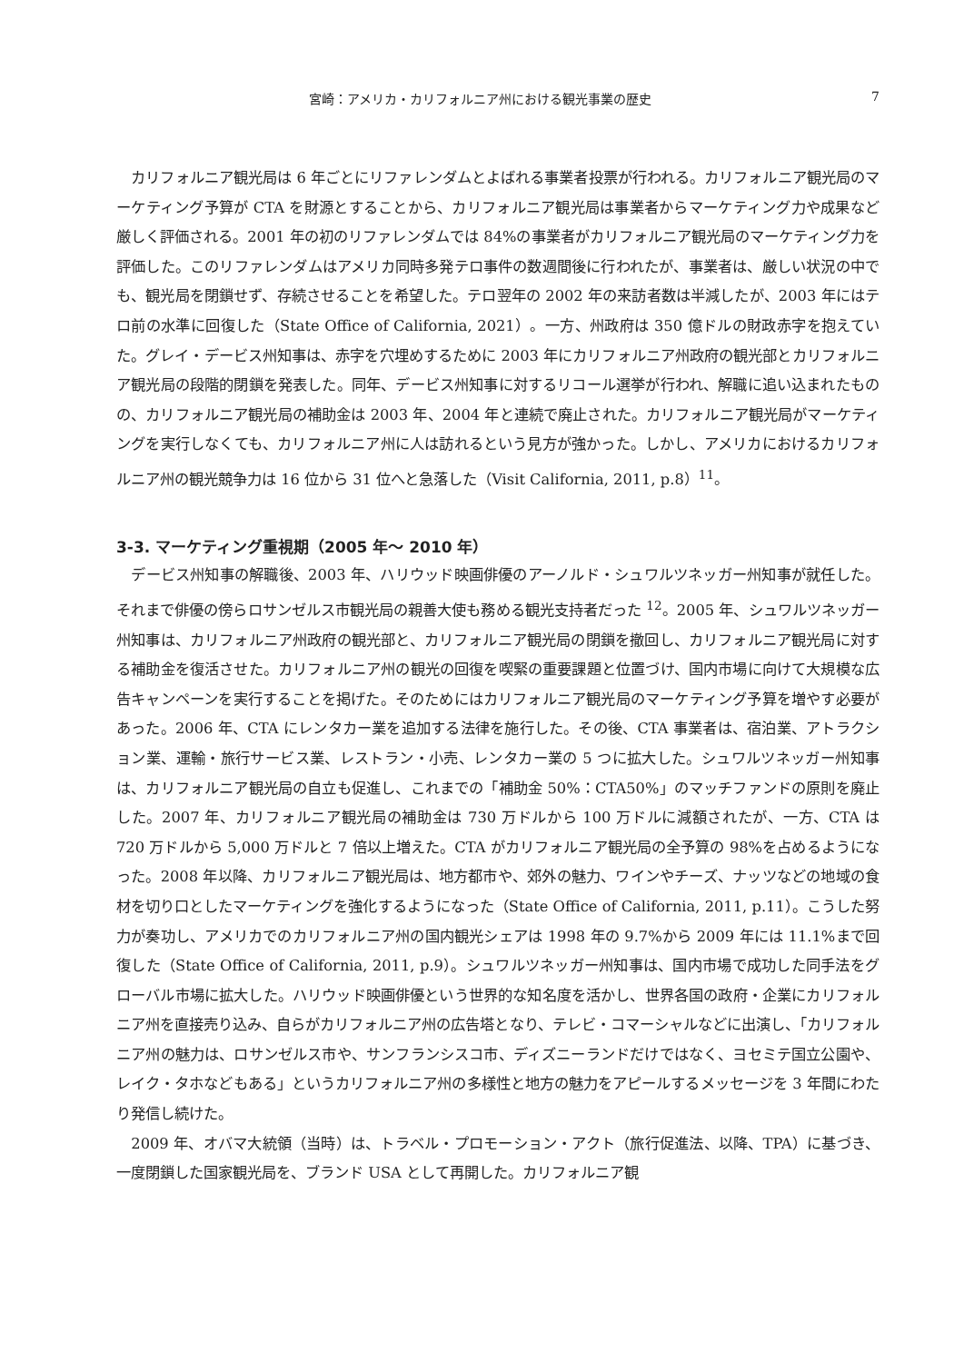宮崎：アメリカ・カリフォルニア州における観光事業の歴史 7
カリフォルニア観光局は 6 年ごとにリファレンダムとよばれる事業者投票が行われる。カリフォルニア観光局のマーケティング予算が CTA を財源とすることから、カリフォルニア観光局は事業者からマーケティング力や成果など厳しく評価される。2001 年の初のリファレンダムでは 84%の事業者がカリフォルニア観光局のマーケティング力を評価した。このリファレンダムはアメリカ同時多発テロ事件の数週間後に行われたが、事業者は、厳しい状況の中でも、観光局を閉鎖せず、存続させることを希望した。テロ翌年の 2002 年の来訪者数は半減したが、2003 年にはテロ前の水準に回復した（State Office of California, 2021）。一方、州政府は 350 億ドルの財政赤字を抱えていた。グレイ・デービス州知事は、赤字を穴埋めするために 2003 年にカリフォルニア州政府の観光部とカリフォルニア観光局の段階的閉鎖を発表した。同年、デービス州知事に対するリコール選挙が行われ、解職に追い込まれたものの、カリフォルニア観光局の補助金は 2003 年、2004 年と連続で廃止された。カリフォルニア観光局がマーケティングを実行しなくても、カリフォルニア州に人は訪れるという見方が強かった。しかし、アメリカにおけるカリフォルニア州の観光競争力は 16 位から 31 位へと急落した（Visit California, 2011, p.8）<sup>11</sup>。
3-3. マーケティング重視期（2005 年～ 2010 年）
デービス州知事の解職後、2003 年、ハリウッド映画俳優のアーノルド・シュワルツネッガー州知事が就任した。それまで俳優の傍らロサンゼルス市観光局の親善大使も務める観光支持者だった <sup>12</sup>。2005 年、シュワルツネッガー州知事は、カリフォルニア州政府の観光部と、カリフォルニア観光局の閉鎖を撤回し、カリフォルニア観光局に対する補助金を復活させた。カリフォルニア州の観光の回復を喫緊の重要課題と位置づけ、国内市場に向けて大規模な広告キャンペーンを実行することを掲げた。そのためにはカリフォルニア観光局のマーケティング予算を増やす必要があった。2006 年、CTA にレンタカー業を追加する法律を施行した。その後、CTA 事業者は、宿泊業、アトラクション業、運輸・旅行サービス業、レストラン・小売、レンタカー業の 5 つに拡大した。シュワルツネッガー州知事は、カリフォルニア観光局の自立も促進し、これまでの「補助金 50%：CTA50%」のマッチファンドの原則を廃止した。2007 年、カリフォルニア観光局の補助金は 730 万ドルから 100 万ドルに減額されたが、一方、CTA は 720 万ドルから 5,000 万ドルと 7 倍以上増えた。CTA がカリフォルニア観光局の全予算の 98%を占めるようになった。2008 年以降、カリフォルニア観光局は、地方都市や、郊外の魅力、ワインやチーズ、ナッツなどの地域の食材を切り口としたマーケティングを強化するようになった（State Office of California, 2011, p.11）。こうした努力が奏功し、アメリカでのカリフォルニア州の国内観光シェアは 1998 年の 9.7%から 2009 年には 11.1%まで回復した（State Office of California, 2011, p.9）。シュワルツネッガー州知事は、国内市場で成功した同手法をグローバル市場に拡大した。ハリウッド映画俳優という世界的な知名度を活かし、世界各国の政府・企業にカリフォルニア州を直接売り込み、自らがカリフォルニア州の広告塔となり、テレビ・コマーシャルなどに出演し、「カリフォルニア州の魅力は、ロサンゼルス市や、サンフランシスコ市、ディズニーランドだけではなく、ヨセミテ国立公園や、レイク・タホなどもある」というカリフォルニア州の多様性と地方の魅力をアピールするメッセージを 3 年間にわたり発信し続けた。
2009 年、オバマ大統領（当時）は、トラベル・プロモーション・アクト（旅行促進法、以降、TPA）に基づき、一度閉鎖した国家観光局を、ブランド USA として再開した。カリフォルニア観